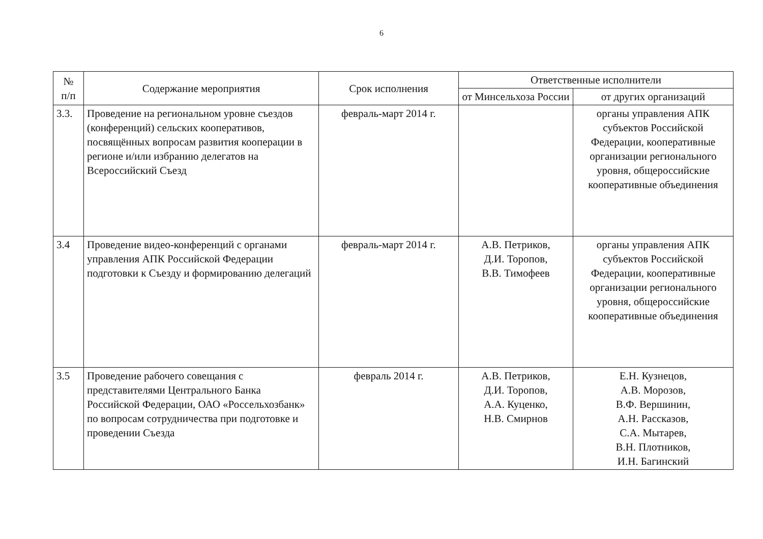6
| № п/п | Содержание мероприятия | Срок исполнения | Ответственные исполнители | |
| --- | --- | --- | --- | --- |
| | | | от Минсельхоза России | от других организаций |
| 3.3. | Проведение на региональном уровне съездов (конференций) сельских кооперативов, посвящённых вопросам развития кооперации в регионе и/или избранию делегатов на Всероссийский Съезд | февраль-март 2014 г. | | органы управления АПК субъектов Российской Федерации, кооперативные организации регионального уровня, общероссийские кооперативные объединения |
| 3.4 | Проведение видео-конференций с органами управления АПК Российской Федерации подготовки к Съезду и формированию делегаций | февраль-март 2014 г. | А.В. Петриков, Д.И. Торопов, В.В. Тимофеев | органы управления АПК субъектов Российской Федерации, кооперативные организации регионального уровня, общероссийские кооперативные объединения |
| 3.5 | Проведение рабочего совещания с представителями Центрального Банка Российской Федерации, ОАО «Россельхозбанк» по вопросам сотрудничества при подготовке и проведении Съезда | февраль 2014 г. | А.В. Петриков, Д.И. Торопов, А.А. Куценко, Н.В. Смирнов | Е.Н. Кузнецов, А.В. Морозов, В.Ф. Вершинин, А.Н. Рассказов, С.А. Мытарев, В.Н. Плотников, И.Н. Багинский |